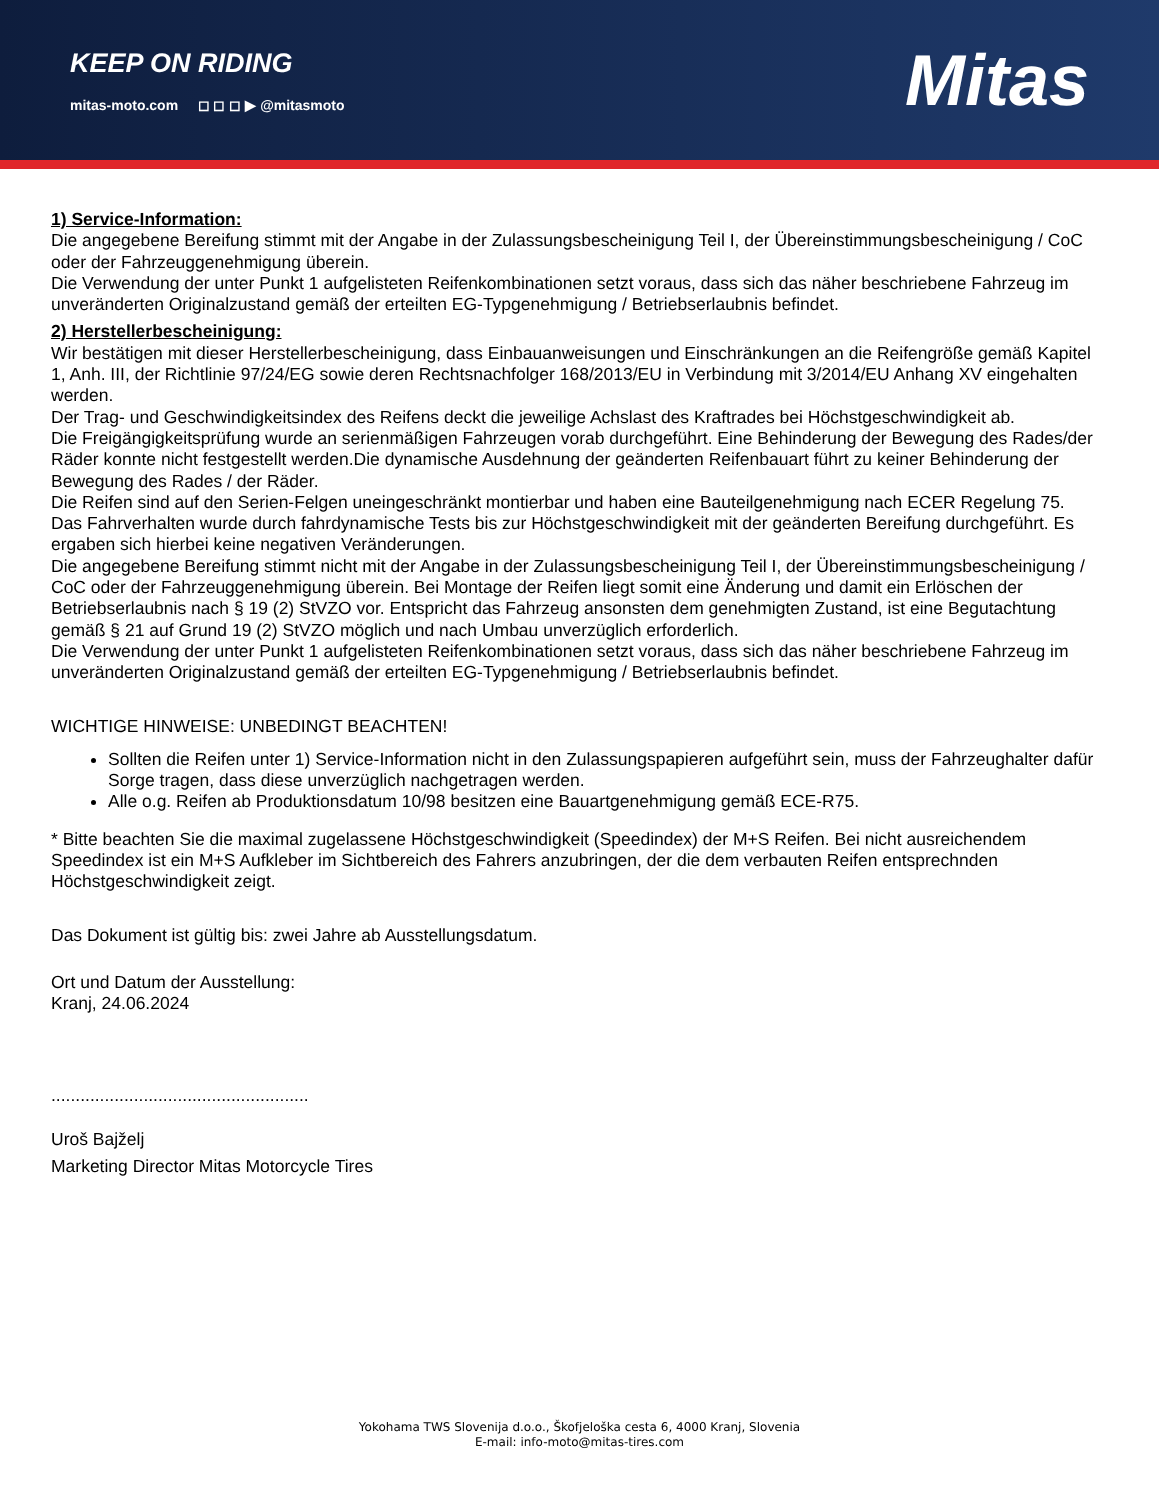KEEP ON RIDING
mitas-moto.com ◻ ◻ ◻ ▶ @mitasmoto
Mitas
1) Service-Information:
Die angegebene Bereifung stimmt mit der Angabe in der Zulassungsbescheinigung Teil I, der Übereinstimmungsbescheinigung / CoC oder der Fahrzeuggenehmigung überein.
Die Verwendung der unter Punkt 1 aufgelisteten Reifenkombinationen setzt voraus, dass sich das näher beschriebene Fahrzeug im unveränderten Originalzustand gemäß der erteilten EG-Typgenehmigung / Betriebserlaubnis befindet.
2) Herstellerbescheinigung:
Wir bestätigen mit dieser Herstellerbescheinigung, dass Einbauanweisungen und Einschränkungen an die Reifengröße gemäß Kapitel 1, Anh. III, der Richtlinie 97/24/EG sowie deren Rechtsnachfolger 168/2013/EU in Verbindung mit 3/2014/EU Anhang XV eingehalten werden.
Der Trag- und Geschwindigkeitsindex des Reifens deckt die jeweilige Achslast des Kraftrades bei Höchstgeschwindigkeit ab.
Die Freigängigkeitsprüfung wurde an serienmäßigen Fahrzeugen vorab durchgeführt. Eine Behinderung der Bewegung des Rades/der Räder konnte nicht festgestellt werden.Die dynamische Ausdehnung der geänderten Reifenbauart führt zu keiner Behinderung der Bewegung des Rades / der Räder.
Die Reifen sind auf den Serien-Felgen uneingeschränkt montierbar und haben eine Bauteilgenehmigung nach ECER Regelung 75.
Das Fahrverhalten wurde durch fahrdynamische Tests bis zur Höchstgeschwindigkeit mit der geänderten Bereifung durchgeführt. Es ergaben sich hierbei keine negativen Veränderungen.
Die angegebene Bereifung stimmt nicht mit der Angabe in der Zulassungsbescheinigung Teil I, der Übereinstimmungsbescheinigung / CoC oder der Fahrzeuggenehmigung überein. Bei Montage der Reifen liegt somit eine Änderung und damit ein Erlöschen der Betriebserlaubnis nach § 19 (2) StVZO vor. Entspricht das Fahrzeug ansonsten dem genehmigten Zustand, ist eine Begutachtung gemäß § 21 auf Grund 19 (2) StVZO möglich und nach Umbau unverzüglich erforderlich.
Die Verwendung der unter Punkt 1 aufgelisteten Reifenkombinationen setzt voraus, dass sich das näher beschriebene Fahrzeug im unveränderten Originalzustand gemäß der erteilten EG-Typgenehmigung / Betriebserlaubnis befindet.
WICHTIGE HINWEISE: UNBEDINGT BEACHTEN!
Sollten die Reifen unter 1) Service-Information nicht in den Zulassungspapieren aufgeführt sein, muss der Fahrzeughalter dafür Sorge tragen, dass diese unverzüglich nachgetragen werden.
Alle o.g. Reifen ab Produktionsdatum 10/98 besitzen eine Bauartgenehmigung gemäß ECE-R75.
* Bitte beachten Sie die maximal zugelassene Höchstgeschwindigkeit (Speedindex) der M+S Reifen. Bei nicht ausreichendem Speedindex ist ein M+S Aufkleber im Sichtbereich des Fahrers anzubringen, der die dem verbauten Reifen entsprechnden Höchstgeschwindigkeit zeigt.
Das Dokument ist gültig bis: zwei Jahre ab Ausstellungsdatum.
Ort und Datum der Ausstellung:
Kranj, 24.06.2024
.....................................................
Uroš Bajželj
Marketing Director Mitas Motorcycle Tires
Yokohama TWS Slovenija d.o.o., Škofjeloška cesta 6, 4000 Kranj, Slovenia
E-mail: info-moto@mitas-tires.com